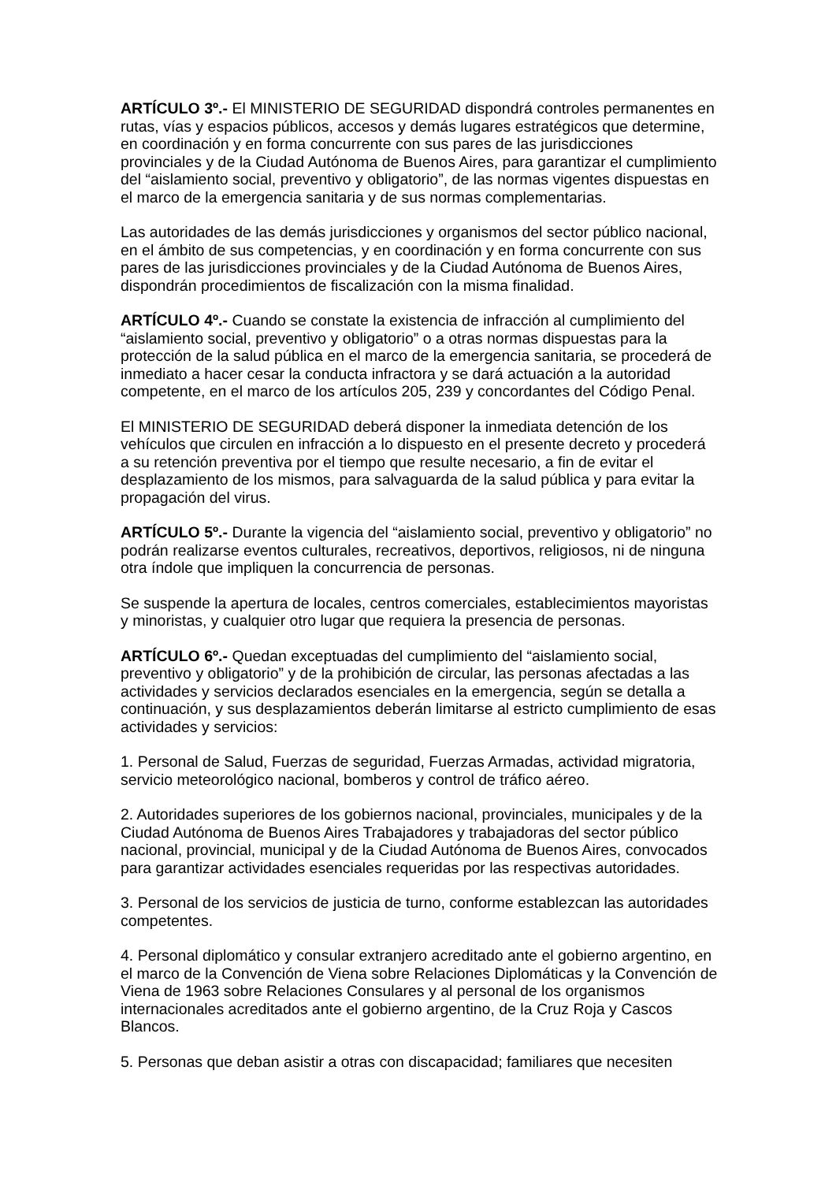ARTÍCULO 3º.- El MINISTERIO DE SEGURIDAD dispondrá controles permanentes en rutas, vías y espacios públicos, accesos y demás lugares estratégicos que determine, en coordinación y en forma concurrente con sus pares de las jurisdicciones provinciales y de la Ciudad Autónoma de Buenos Aires, para garantizar el cumplimiento del “aislamiento social, preventivo y obligatorio”, de las normas vigentes dispuestas en el marco de la emergencia sanitaria y de sus normas complementarias.
Las autoridades de las demás jurisdicciones y organismos del sector público nacional, en el ámbito de sus competencias, y en coordinación y en forma concurrente con sus pares de las jurisdicciones provinciales y de la Ciudad Autónoma de Buenos Aires, dispondrán procedimientos de fiscalización con la misma finalidad.
ARTÍCULO 4º.- Cuando se constate la existencia de infracción al cumplimiento del “aislamiento social, preventivo y obligatorio” o a otras normas dispuestas para la protección de la salud pública en el marco de la emergencia sanitaria, se procederá de inmediato a hacer cesar la conducta infractora y se dará actuación a la autoridad competente, en el marco de los artículos 205, 239 y concordantes del Código Penal.
El MINISTERIO DE SEGURIDAD deberá disponer la inmediata detención de los vehículos que circulen en infracción a lo dispuesto en el presente decreto y procederá a su retención preventiva por el tiempo que resulte necesario, a fin de evitar el desplazamiento de los mismos, para salvaguarda de la salud pública y para evitar la propagación del virus.
ARTÍCULO 5º.- Durante la vigencia del “aislamiento social, preventivo y obligatorio” no podrán realizarse eventos culturales, recreativos, deportivos, religiosos, ni de ninguna otra índole que impliquen la concurrencia de personas.
Se suspende la apertura de locales, centros comerciales, establecimientos mayoristas y minoristas, y cualquier otro lugar que requiera la presencia de personas.
ARTÍCULO 6º.- Quedan exceptuadas del cumplimiento del “aislamiento social, preventivo y obligatorio” y de la prohibición de circular, las personas afectadas a las actividades y servicios declarados esenciales en la emergencia, según se detalla a continuación, y sus desplazamientos deberán limitarse al estricto cumplimiento de esas actividades y servicios:
1. Personal de Salud, Fuerzas de seguridad, Fuerzas Armadas, actividad migratoria, servicio meteorológico nacional, bomberos y control de tráfico aéreo.
2. Autoridades superiores de los gobiernos nacional, provinciales, municipales y de la Ciudad Autónoma de Buenos Aires Trabajadores y trabajadoras del sector público nacional, provincial, municipal y de la Ciudad Autónoma de Buenos Aires, convocados para garantizar actividades esenciales requeridas por las respectivas autoridades.
3. Personal de los servicios de justicia de turno, conforme establezcan las autoridades competentes.
4. Personal diplomático y consular extranjero acreditado ante el gobierno argentino, en el marco de la Convención de Viena sobre Relaciones Diplomáticas y la Convención de Viena de 1963 sobre Relaciones Consulares y al personal de los organismos internacionales acreditados ante el gobierno argentino, de la Cruz Roja y Cascos Blancos.
5. Personas que deban asistir a otras con discapacidad; familiares que necesiten